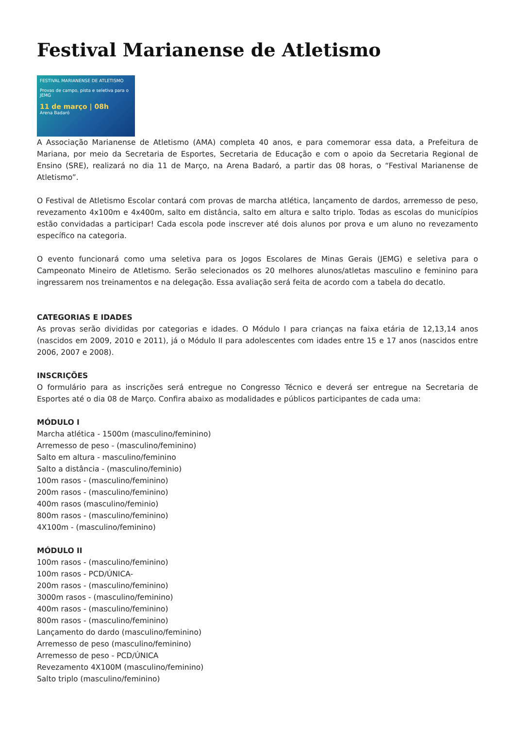Festival Marianense de Atletismo
FESTIVAL MARIANENSE DE ATLETISMO
Provas de campo, pista e seletiva para o JEMG
11 de março | 08h
Arena Badaró
A Associação Marianense de Atletismo (AMA) completa 40 anos, e para comemorar essa data, a Prefeitura de Mariana, por meio da Secretaria de Esportes, Secretaria de Educação e com o apoio da Secretaria Regional de Ensino (SRE), realizará no dia 11 de Março, na Arena Badaró, a partir das 08 horas, o “Festival Marianense de Atletismo”.
O Festival de Atletismo Escolar contará com provas de marcha atlética, lançamento de dardos, arremesso de peso, revezamento 4x100m e 4x400m, salto em distância, salto em altura e salto triplo. Todas as escolas do municípios estão convidadas a participar! Cada escola pode inscrever até dois alunos por prova e um aluno no revezamento específico na categoria.
O evento funcionará como uma seletiva para os Jogos Escolares de Minas Gerais (JEMG) e seletiva para o Campeonato Mineiro de Atletismo. Serão selecionados os 20 melhores alunos/atletas masculino e feminino para ingressarem nos treinamentos e na delegação. Essa avaliação será feita de acordo com a tabela do decatlo.
CATEGORIAS E IDADES
As provas serão divididas por categorias e idades. O Módulo I para crianças na faixa etária de 12,13,14 anos (nascidos em 2009, 2010 e 2011), já o Módulo II para adolescentes com idades entre 15 e 17 anos (nascidos entre 2006, 2007 e 2008).
INSCRIÇÕES
O formulário para as inscrições será entregue no Congresso Técnico e deverá ser entregue na Secretaria de Esportes até o dia 08 de Março. Confira abaixo as modalidades e públicos participantes de cada uma:
MÓDULO I
Marcha atlética - 1500m (masculino/feminino)
Arremesso de peso - (masculino/feminino)
Salto em altura - masculino/feminino
Salto a distância - (masculino/feminio)
100m rasos - (masculino/feminino)
200m rasos - (masculino/feminino)
400m rasos (masculino/feminio)
800m rasos - (masculino/feminino)
4X100m - (masculino/feminino)
MÓDULO II
100m rasos - (masculino/feminino)
100m rasos - PCD/ÚNICA-
200m rasos - (masculino/feminino)
3000m rasos - (masculino/feminino)
400m rasos - (masculino/feminino)
800m rasos - (masculino/feminino)
Lançamento do dardo (masculino/feminino)
Arremesso de peso (masculino/feminino)
Arremesso de peso - PCD/ÚNICA
Revezamento 4X100M (masculino/feminino)
Salto triplo (masculino/feminino)